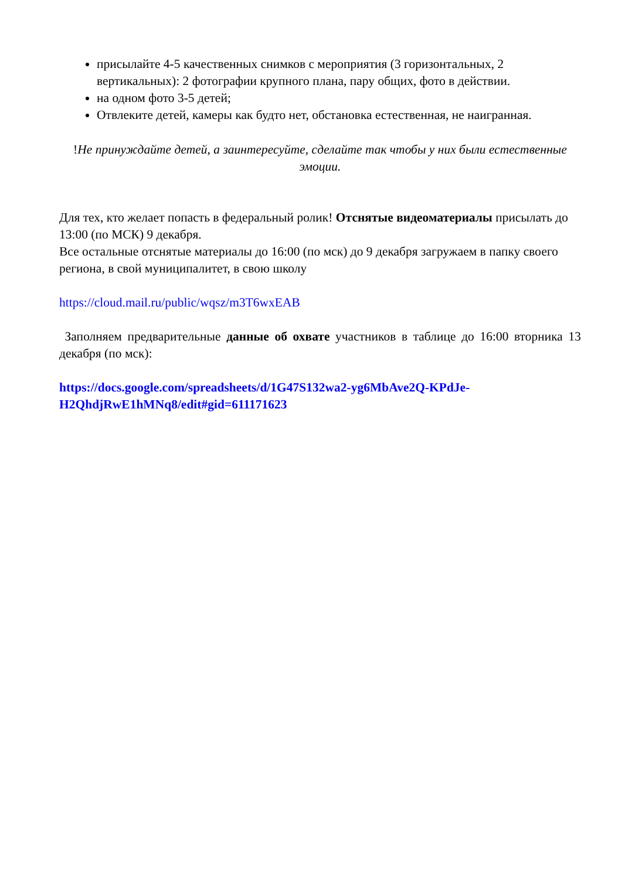присылайте 4-5 качественных снимков с мероприятия (3 горизонтальных, 2 вертикальных): 2 фотографии крупного плана, пару общих, фото в действии.
на одном фото 3-5 детей;
Отвлеките детей, камеры как будто нет, обстановка естественная, не наигранная.
!Не принуждайте детей, а заинтересуйте, сделайте так чтобы у них были естественные эмоции.
Для тех, кто желает попасть в федеральный ролик! Отснятые видеоматериалы присылать до 13:00 (по МСК) 9 декабря.
Все остальные отснятые материалы до 16:00 (по мск) до 9 декабря загружаем в папку своего региона, в свой муниципалитет, в свою школу
https://cloud.mail.ru/public/wqsz/m3T6wxEAB
Заполняем предварительные данные об охвате участников в таблице до 16:00 вторника 13 декабря (по мск):
https://docs.google.com/spreadsheets/d/1G47S132wa2-yg6MbAve2Q-KPdJe-H2QhdjRwE1hMNq8/edit#gid=611171623